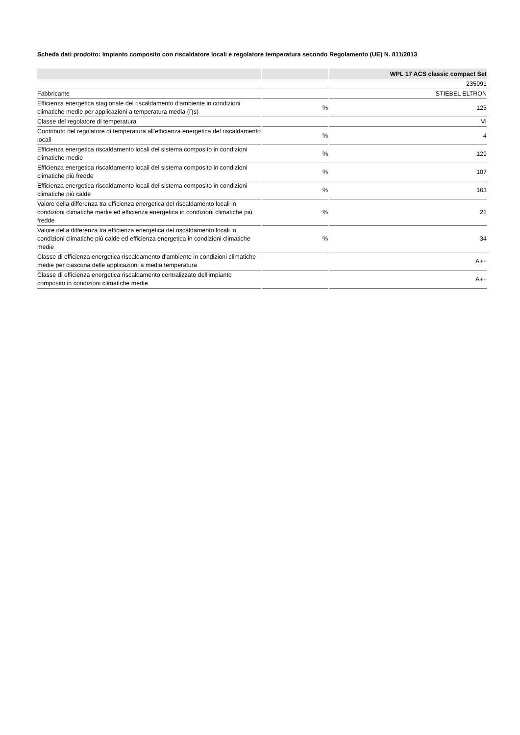Scheda dati prodotto: Impianto composito con riscaldatore locali e regolatore temperatura secondo Regolamento (UE) N. 811/2013
| | | WPL 17 ACS classic compact Set |
| --- | --- | --- |
| | | 235991 |
| Fabbricante | | STIEBEL ELTRON |
| Efficienza energetica stagionale del riscaldamento d'ambiente in condizioni climatiche medie per applicazioni a temperatura media (Ƞs) | % | 125 |
| Classe del regolatore di temperatura | | VI |
| Contributo del regolatore di temperatura all'efficienza energetica del riscaldamento locali | % | 4 |
| Efficienza energetica riscaldamento locali del sistema composito in condizioni climatiche medie | % | 129 |
| Efficienza energetica riscaldamento locali del sistema composito in condizioni climatiche più fredde | % | 107 |
| Efficienza energetica riscaldamento locali del sistema composito in condizioni climatiche più calde | % | 163 |
| Valore della differenza tra efficienza energetica del riscaldamento locali in condizioni climatiche medie ed efficienza energetica in condizioni climatiche più fredde | % | 22 |
| Valore della differenza tra efficienza energetica del riscaldamento locali in condizioni climatiche più calde ed efficienza energetica in condizioni climatiche medie | % | 34 |
| Classe di efficienza energetica riscaldamento d'ambiente in condizioni climatiche medie per ciascuna delle applicazioni a media temperatura | | A++ |
| Classe di efficienza energetica riscaldamento centralizzato dell'impianto composito in condizioni climatiche medie | | A++ |